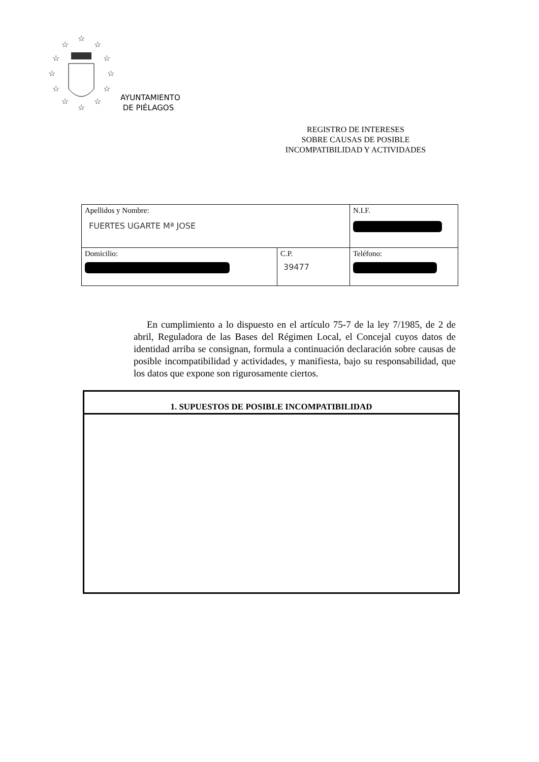☆
☆
☆
☆
☆
☆
☆
☆
☆
☆
☆
☆
AYUNTAMIENTO
DE PIÉLAGOS
REGISTRO DE INTERESES
SOBRE CAUSAS DE POSIBLE
INCOMPATIBILIDAD Y ACTIVIDADES
| Apellidos y Nombre: FUERTES UGARTE Mª JOSE | | N.I.F. |
| Domicilio: | C.P. 39477 | Teléfono: |
En cumplimiento a lo dispuesto en el artículo 75-7 de la ley 7/1985, de 2 de abril, Reguladora de las Bases del Régimen Local, el Concejal cuyos datos de identidad arriba se consignan, formula a continuación declaración sobre causas de posible incompatibilidad y actividades, y manifiesta, bajo su responsabilidad, que los datos que expone son rigurosamente ciertos.
| 1. SUPUESTOS DE POSIBLE INCOMPATIBILIDAD |
| --- |